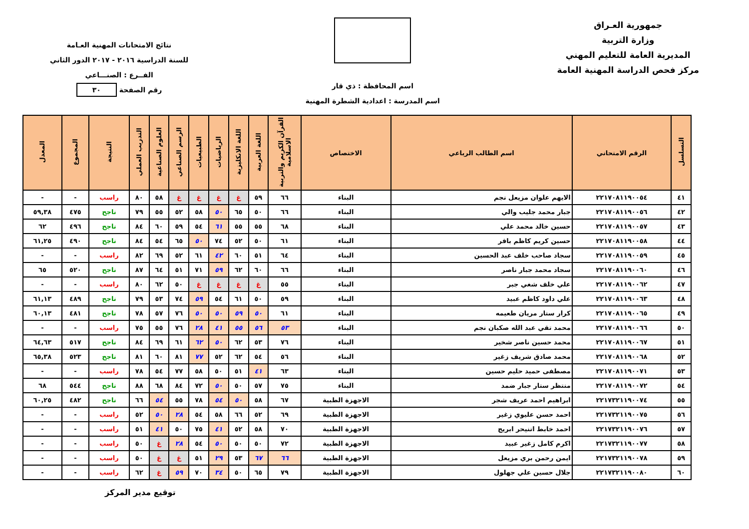جمهورية العـراق
وزارة التربية
المديرية العامة للتعليم المهني
مركز فحص الدراسة المهنية العامة
اسم المحافظة : ذي قار
اسم المدرسة : اعدادية الشطرة المهنية
نتائج الامتحانات المهنية العـامة
للسنة الدراسية ٢٠١٦ - ٢٠١٧ الدور الثاني
الفــرع : الصنـــاعي
رقم الصفحة ٣٠
| التسلسل | الرقم الامتحاني | اسم الطالب الرباعي | الاختصاص | القرآن الكريم والتربية الاسلامية | اللغة العربية | اللغة الانكليزية | الرياضيات | الطبيعيات | الرسم الصناعي | العلوم الصناعية | التدريب العملي | النتيجة | المجموع | المعدل |
| --- | --- | --- | --- | --- | --- | --- | --- | --- | --- | --- | --- | --- | --- | --- |
| ٤١ | ٢٢١٧٠٨١١٩٠٠٥٤ | الايهم علوان مزيعل نجم | البناء | ٦٦ | ٥٩ | غ | غ | غ | غ | ٥٨ | ٨٠ | راسب | - | - |
| ٤٢ | ٢٢١٧٠٨١١٩٠٠٥٦ | جبار محمد جليب والي | البناء | ٦٦ | ٥٠ | ٦٥ | ٥٠ | ٥٨ | ٥٢ | ٥٥ | ٧٩ | ناجح | ٤٧٥ | ٥٩,٣٨ |
| ٤٣ | ٢٢١٧٠٨١١٩٠٠٥٧ | حسين خالد محمد علي | البناء | ٦٨ | ٥٥ | ٥٥ | ٦١ | ٥٤ | ٥٩ | ٦٠ | ٨٤ | ناجح | ٤٩٦ | ٦٢ |
| ٤٤ | ٢٢١٧٠٨١١٩٠٠٥٨ | حسين كريم كاظم باقر | البناء | ٦١ | ٥٠ | ٥٢ | ٧٤ | ٥٠ | ٦٥ | ٥٤ | ٨٤ | ناجح | ٤٩٠ | ٦١,٢٥ |
| ٤٥ | ٢٢١٧٠٨١١٩٠٠٥٩ | سجاد صاحب خلف عبد الحسين | البناء | ٦٤ | ٥١ | ٦٠ | ٤٢ | ٦١ | ٥٢ | ٦٩ | ٨٢ | راسب | - | - |
| ٤٦ | ٢٢١٧٠٨١١٩٠٠٦٠ | سجاد محمد جبار ناصر | البناء | ٦٦ | ٦٠ | ٦٢ | ٥٩ | ٧١ | ٥١ | ٦٤ | ٨٧ | ناجح | ٥٢٠ | ٦٥ |
| ٤٧ | ٢٢١٧٠٨١١٩٠٠٦٢ | علي خلف شغي جبر | البناء | ٥٥ | غ | غ | غ | غ | ٥٠ | ٦٢ | ٨٠ | راسب | - | - |
| ٤٨ | ٢٢١٧٠٨١١٩٠٠٦٣ | علي داود كاظم عبيد | البناء | ٥٩ | ٥٠ | ٦١ | ٥٤ | ٥٩ | ٧٤ | ٥٣ | ٧٩ | ناجح | ٤٨٩ | ٦١,١٣ |
| ٤٩ | ٢٢١٧٠٨١١٩٠٠٦٥ | كرار ستار مريان طعيمه | البناء | ٦١ | ٥٠ | ٥٩ | ٥٠ | ٥٠ | ٧٦ | ٥٧ | ٧٨ | ناجح | ٤٨١ | ٦٠,١٣ |
| ٥٠ | ٢٢١٧٠٨١١٩٠٠٦٦ | محمد تقي عبد الله صكبان نجم | البناء | ٥٣ | ٥٦ | ٥٥ | ٤١ | ٢٨ | ٧٦ | ٥٥ | ٧٥ | راسب | - | - |
| ٥١ | ٢٢١٧٠٨١١٩٠٠٦٧ | محمد حسين ناصر شخير | البناء | ٧٦ | ٥٣ | ٦٢ | ٥٠ | ٦٢ | ٦١ | ٦٩ | ٨٤ | ناجح | ٥١٧ | ٦٤,٦٣ |
| ٥٢ | ٢٢١٧٠٨١١٩٠٠٦٨ | محمد صادق شريف زغير | البناء | ٥٦ | ٥٤ | ٦٢ | ٥٢ | ٧٧ | ٨١ | ٦٠ | ٨١ | ناجح | ٥٢٣ | ٦٥,٣٨ |
| ٥٣ | ٢٢١٧٠٨١١٩٠٠٧١ | مصطفى حميد حليم حسين | البناء | ٦٣ | ٤١ | ٥١ | ٥٠ | ٥٨ | ٧٧ | ٥٤ | ٧٨ | راسب | - | - |
| ٥٤ | ٢٢١٧٠٨١١٩٠٠٧٢ | منتظر ستار جبار ضمد | البناء | ٧٥ | ٥٧ | ٥٠ | ٥٠ | ٧٢ | ٨٤ | ٦٨ | ٨٨ | ناجح | ٥٤٤ | ٦٨ |
| ٥٥ | ٢٢١٧٣٢١١٩٠٠٧٤ | ابراهيم احمد عريف شجر | الاجهزة الطبية | ٦٧ | ٥٨ | ٥٠ | ٥٤ | ٧٨ | ٥٥ | ٥٤ | ٦٦ | ناجح | ٤٨٢ | ٦٠,٢٥ |
| ٥٦ | ٢٢١٧٣٢١١٩٠٠٧٥ | احمد حسن عليوي زغير | الاجهزة الطبية | ٦٩ | ٥٢ | ٦٦ | ٥٨ | ٥٤ | ٢٨ | ٥٠ | ٥٢ | راسب | - | - |
| ٥٧ | ٢٢١٧٣٢١١٩٠٠٧٦ | احمد خابط اتنيحر ابريج | الاجهزة الطبية | ٧٠ | ٥٨ | ٥٢ | ٤١ | ٧٥ | ٥٠ | ٤١ | ٥١ | راسب | - | - |
| ٥٨ | ٢٢١٧٣٢١١٩٠٠٧٧ | اكرم كامل زغير عبيد | الاجهزة الطبية | ٧٢ | ٥٠ | ٥٠ | ٥٠ | ٥٤ | ٢٨ | غ | ٥٠ | راسب | - | - |
| ٥٩ | ٢٢١٧٣٢١١٩٠٠٧٨ | ايمن رحمن بري مزيعل | الاجهزة الطبية | ٦٦ | ٦٧ | ٥٣ | ٢٩ | ٥١ | غ | غ | ٥٠ | راسب | - | - |
| ٦٠ | ٢٢١٧٣٢١١٩٠٠٨٠ | جلال حسين علي جهلول | الاجهزة الطبية | ٧٩ | ٦٥ | ٥٠ | ٣٤ | ٧٠ | ٥٩ | غ | ٦٢ | راسب | - | - |
توقيع مدير المركز